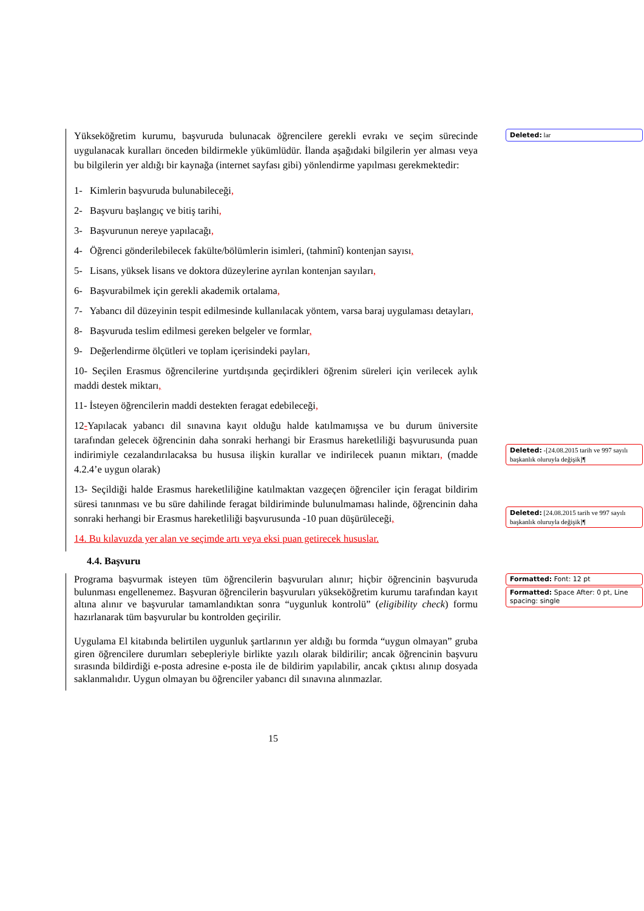Yükseköğretim kurumu, başvuruda bulunacak öğrencilere gerekli evrakı ve seçim sürecinde uygulanacak kuralları önceden bildirmekle yükümlüdür. İlanda aşağıdaki bilgilerin yer alması veya bu bilgilerin yer aldığı bir kaynağa (internet sayfası gibi) yönlendirme yapılması gerekmektedir:
1- Kimlerin başvuruda bulunabileceği,
2- Başvuru başlangıç ve bitiş tarihi,
3- Başvurunun nereye yapılacağı,
4- Öğrenci gönderilebilecek fakülte/bölümlerin isimleri, (tahminî) kontenjan sayısı,
5- Lisans, yüksek lisans ve doktora düzeylerine ayrılan kontenjan sayıları,
6- Başvurabilmek için gerekli akademik ortalama,
7- Yabancı dil düzeyinin tespit edilmesinde kullanılacak yöntem, varsa baraj uygulaması detayları,
8- Başvuruda teslim edilmesi gereken belgeler ve formlar,
9- Değerlendirme ölçütleri ve toplam içerisindeki payları,
10- Seçilen Erasmus öğrencilerine yurtdışında geçirdikleri öğrenim süreleri için verilecek aylık maddi destek miktarı,
11- İsteyen öğrencilerin maddi destekten feragat edebileceği,
12-Yapılacak yabancı dil sınavına kayıt olduğu halde katılmamışsa ve bu durum üniversite tarafından gelecek öğrencinin daha sonraki herhangi bir Erasmus hareketliliği başvurusunda puan indirimiyle cezalandırılacaksa bu hususa ilişkin kurallar ve indirilecek puanın miktarı, (madde 4.2.4’e uygun olarak)
13- Seçildiği halde Erasmus hareketliliğine katılmaktan vazgeçen öğrenciler için feragat bildirim süresi tanınması ve bu süre dahilinde feragat bildiriminde bulunulmaması halinde, öğrencinin daha sonraki herhangi bir Erasmus hareketliliği başvurusunda -10 puan düşürüleceği,
14. Bu kılavuzda yer alan ve seçimde artı veya eksi puan getirecek hususlar.
Deleted: lar
Deleted: -[24.08.2015 tarih ve 997 sayılı başkanlık oluruyla değişik]¶
Deleted: [24.08.2015 tarih ve 997 sayılı başkanlık oluruyla değişik]¶
4.4. Başvuru
Programa başvurmak isteyen tüm öğrencilerin başvuruları alınır; hiçbir öğrencinin başvuruda bulunması engellenemez. Başvuran öğrencilerin başvuruları yükseköğretim kurumu tarafından kayıt altına alınır ve başvurular tamamlandıktan sonra “uygunluk kontrolü” (eligibility check) formu hazırlanarak tüm başvurular bu kontrolden geçirilir.
Uygulama El kitabında belirtilen uygunluk şartlarının yer aldığı bu formda “uygun olmayan” gruba giren öğrencilere durumları sebepleriyle birlikte yazılı olarak bildirilir; ancak öğrencinin başvuru sırasında bildirdiği e-posta adresine e-posta ile de bildirim yapılabilir, ancak çıktısı alınıp dosyada saklanmalıdır. Uygun olmayan bu öğrenciler yabancı dil sınavına alınmazlar.
Formatted: Font: 12 pt
Formatted: Space After: 0 pt, Line spacing: single
15